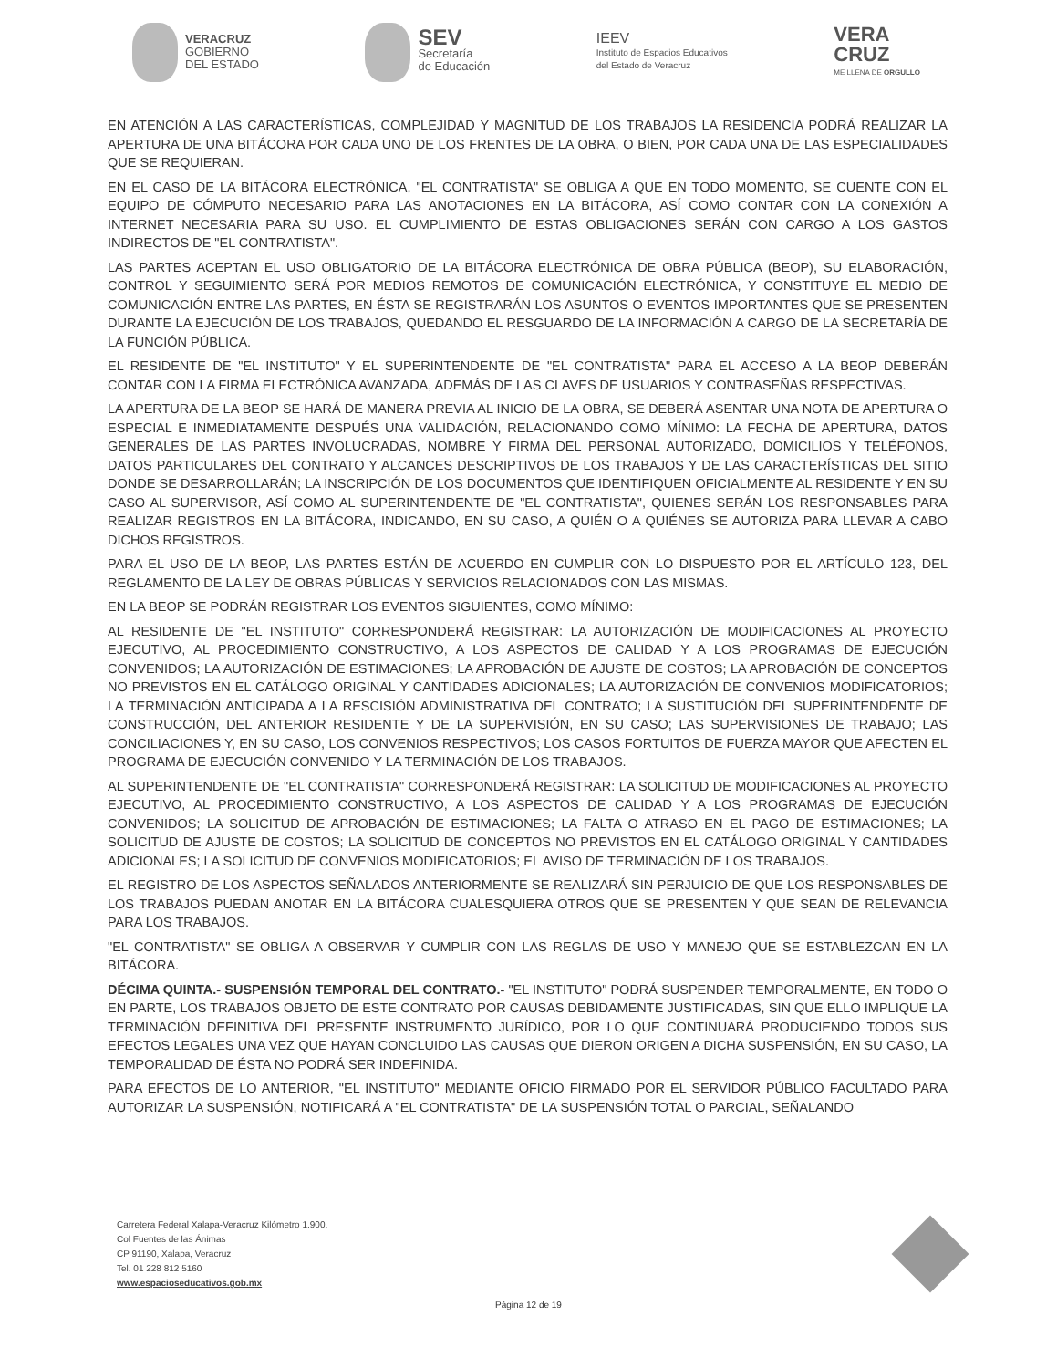VERACRUZ
GOBIERNO
DEL ESTADO
SEV
Secretaría
de Educación
IEEV
Instituto de Espacios Educativos
del Estado de Veracruz
VERA
CRUZ
ME LLENA DE ORGULLO
EN ATENCIÓN A LAS CARACTERÍSTICAS, COMPLEJIDAD Y MAGNITUD DE LOS TRABAJOS LA RESIDENCIA PODRÁ REALIZAR LA APERTURA DE UNA BITÁCORA POR CADA UNO DE LOS FRENTES DE LA OBRA, O BIEN, POR CADA UNA DE LAS ESPECIALIDADES QUE SE REQUIERAN.
EN EL CASO DE LA BITÁCORA ELECTRÓNICA, "EL CONTRATISTA" SE OBLIGA A QUE EN TODO MOMENTO, SE CUENTE CON EL EQUIPO DE CÓMPUTO NECESARIO PARA LAS ANOTACIONES EN LA BITÁCORA, ASÍ COMO CONTAR CON LA CONEXIÓN A INTERNET NECESARIA PARA SU USO. EL CUMPLIMIENTO DE ESTAS OBLIGACIONES SERÁN CON CARGO A LOS GASTOS INDIRECTOS DE "EL CONTRATISTA".
LAS PARTES ACEPTAN EL USO OBLIGATORIO DE LA BITÁCORA ELECTRÓNICA DE OBRA PÚBLICA (BEOP), SU ELABORACIÓN, CONTROL Y SEGUIMIENTO SERÁ POR MEDIOS REMOTOS DE COMUNICACIÓN ELECTRÓNICA, Y CONSTITUYE EL MEDIO DE COMUNICACIÓN ENTRE LAS PARTES, EN ÉSTA SE REGISTRARÁN LOS ASUNTOS O EVENTOS IMPORTANTES QUE SE PRESENTEN DURANTE LA EJECUCIÓN DE LOS TRABAJOS, QUEDANDO EL RESGUARDO DE LA INFORMACIÓN A CARGO DE LA SECRETARÍA DE LA FUNCIÓN PÚBLICA.
EL RESIDENTE DE "EL INSTITUTO" Y EL SUPERINTENDENTE DE "EL CONTRATISTA" PARA EL ACCESO A LA BEOP DEBERÁN CONTAR CON LA FIRMA ELECTRÓNICA AVANZADA, ADEMÁS DE LAS CLAVES DE USUARIOS Y CONTRASEÑAS RESPECTIVAS.
LA APERTURA DE LA BEOP SE HARÁ DE MANERA PREVIA AL INICIO DE LA OBRA, SE DEBERÁ ASENTAR UNA NOTA DE APERTURA O ESPECIAL E INMEDIATAMENTE DESPUÉS UNA VALIDACIÓN, RELACIONANDO COMO MÍNIMO: LA FECHA DE APERTURA, DATOS GENERALES DE LAS PARTES INVOLUCRADAS, NOMBRE Y FIRMA DEL PERSONAL AUTORIZADO, DOMICILIOS Y TELÉFONOS, DATOS PARTICULARES DEL CONTRATO Y ALCANCES DESCRIPTIVOS DE LOS TRABAJOS Y DE LAS CARACTERÍSTICAS DEL SITIO DONDE SE DESARROLLARÁN; LA INSCRIPCIÓN DE LOS DOCUMENTOS QUE IDENTIFIQUEN OFICIALMENTE AL RESIDENTE Y EN SU CASO AL SUPERVISOR, ASÍ COMO AL SUPERINTENDENTE DE "EL CONTRATISTA", QUIENES SERÁN LOS RESPONSABLES PARA REALIZAR REGISTROS EN LA BITÁCORA, INDICANDO, EN SU CASO, A QUIÉN O A QUIÉNES SE AUTORIZA PARA LLEVAR A CABO DICHOS REGISTROS.
PARA EL USO DE LA BEOP, LAS PARTES ESTÁN DE ACUERDO EN CUMPLIR CON LO DISPUESTO POR EL ARTÍCULO 123, DEL REGLAMENTO DE LA LEY DE OBRAS PÚBLICAS Y SERVICIOS RELACIONADOS CON LAS MISMAS.
EN LA BEOP SE PODRÁN REGISTRAR LOS EVENTOS SIGUIENTES, COMO MÍNIMO:
AL RESIDENTE DE "EL INSTITUTO" CORRESPONDERÁ REGISTRAR: LA AUTORIZACIÓN DE MODIFICACIONES AL PROYECTO EJECUTIVO, AL PROCEDIMIENTO CONSTRUCTIVO, A LOS ASPECTOS DE CALIDAD Y A LOS PROGRAMAS DE EJECUCIÓN CONVENIDOS; LA AUTORIZACIÓN DE ESTIMACIONES; LA APROBACIÓN DE AJUSTE DE COSTOS; LA APROBACIÓN DE CONCEPTOS NO PREVISTOS EN EL CATÁLOGO ORIGINAL Y CANTIDADES ADICIONALES; LA AUTORIZACIÓN DE CONVENIOS MODIFICATORIOS; LA TERMINACIÓN ANTICIPADA A LA RESCISIÓN ADMINISTRATIVA DEL CONTRATO; LA SUSTITUCIÓN DEL SUPERINTENDENTE DE CONSTRUCCIÓN, DEL ANTERIOR RESIDENTE Y DE LA SUPERVISIÓN, EN SU CASO; LAS SUPERVISIONES DE TRABAJO; LAS CONCILIACIONES Y, EN SU CASO, LOS CONVENIOS RESPECTIVOS; LOS CASOS FORTUITOS DE FUERZA MAYOR QUE AFECTEN EL PROGRAMA DE EJECUCIÓN CONVENIDO Y LA TERMINACIÓN DE LOS TRABAJOS.
AL SUPERINTENDENTE DE "EL CONTRATISTA" CORRESPONDERÁ REGISTRAR: LA SOLICITUD DE MODIFICACIONES AL PROYECTO EJECUTIVO, AL PROCEDIMIENTO CONSTRUCTIVO, A LOS ASPECTOS DE CALIDAD Y A LOS PROGRAMAS DE EJECUCIÓN CONVENIDOS; LA SOLICITUD DE APROBACIÓN DE ESTIMACIONES; LA FALTA O ATRASO EN EL PAGO DE ESTIMACIONES; LA SOLICITUD DE AJUSTE DE COSTOS; LA SOLICITUD DE CONCEPTOS NO PREVISTOS EN EL CATÁLOGO ORIGINAL Y CANTIDADES ADICIONALES; LA SOLICITUD DE CONVENIOS MODIFICATORIOS; EL AVISO DE TERMINACIÓN DE LOS TRABAJOS.
EL REGISTRO DE LOS ASPECTOS SEÑALADOS ANTERIORMENTE SE REALIZARÁ SIN PERJUICIO DE QUE LOS RESPONSABLES DE LOS TRABAJOS PUEDAN ANOTAR EN LA BITÁCORA CUALESQUIERA OTROS QUE SE PRESENTEN Y QUE SEAN DE RELEVANCIA PARA LOS TRABAJOS.
"EL CONTRATISTA" SE OBLIGA A OBSERVAR Y CUMPLIR CON LAS REGLAS DE USO Y MANEJO QUE SE ESTABLEZCAN EN LA BITÁCORA.
DÉCIMA QUINTA.- SUSPENSIÓN TEMPORAL DEL CONTRATO.- "EL INSTITUTO" PODRÁ SUSPENDER TEMPORALMENTE, EN TODO O EN PARTE, LOS TRABAJOS OBJETO DE ESTE CONTRATO POR CAUSAS DEBIDAMENTE JUSTIFICADAS, SIN QUE ELLO IMPLIQUE LA TERMINACIÓN DEFINITIVA DEL PRESENTE INSTRUMENTO JURÍDICO, POR LO QUE CONTINUARÁ PRODUCIENDO TODOS SUS EFECTOS LEGALES UNA VEZ QUE HAYAN CONCLUIDO LAS CAUSAS QUE DIERON ORIGEN A DICHA SUSPENSIÓN, EN SU CASO, LA TEMPORALIDAD DE ÉSTA NO PODRÁ SER INDEFINIDA.
PARA EFECTOS DE LO ANTERIOR, "EL INSTITUTO" MEDIANTE OFICIO FIRMADO POR EL SERVIDOR PÚBLICO FACULTADO PARA AUTORIZAR LA SUSPENSIÓN, NOTIFICARÁ A "EL CONTRATISTA" DE LA SUSPENSIÓN TOTAL O PARCIAL, SEÑALANDO
Carretera Federal Xalapa-Veracruz Kilómetro 1.900,
Col Fuentes de las Ánimas
CP 91190, Xalapa, Veracruz
Tel. 01 228 812 5160
www.espacioseducativos.gob.mx
Página 12 de 19